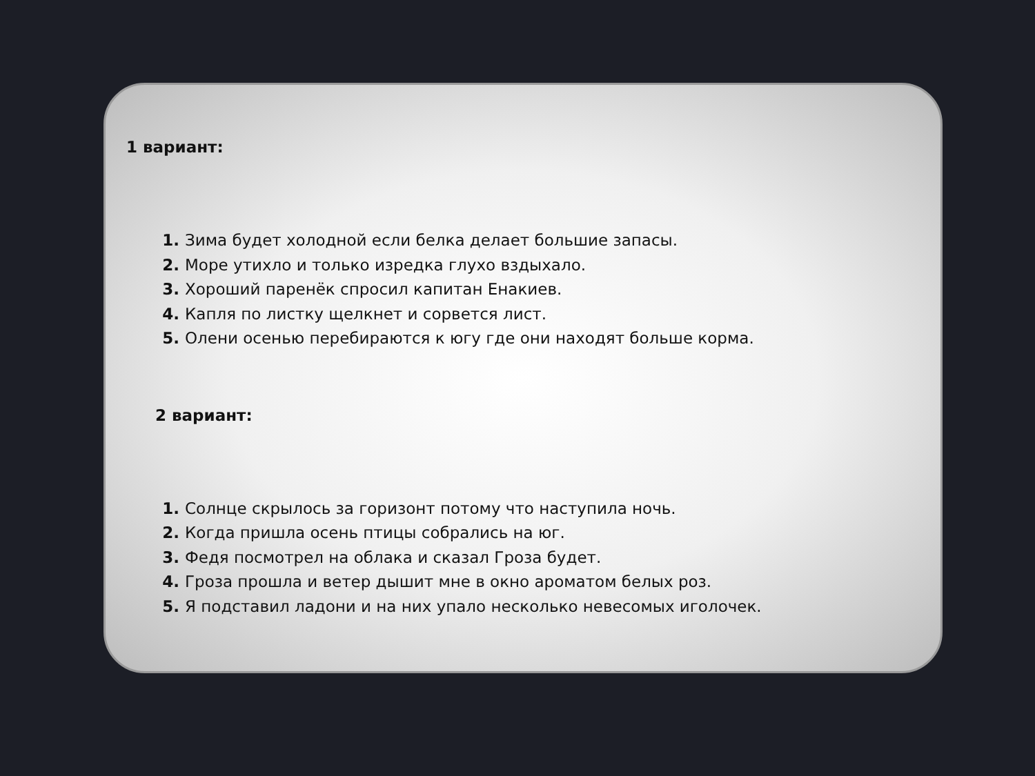1 вариант:
Зима будет холодной если белка делает большие запасы.
Море утихло и только изредка глухо вздыхало.
Хороший паренёк спросил капитан Енакиев.
Капля по листку щелкнет и сорвется лист.
Олени осенью перебираются к югу где они находят больше корма.
2 вариант:
Солнце скрылось за горизонт потому что наступила ночь.
Когда пришла осень птицы собрались на юг.
Федя посмотрел на облака и сказал Гроза будет.
Гроза прошла и ветер дышит мне в окно ароматом белых роз.
Я подставил ладони и на них упало несколько невесомых иголочек.